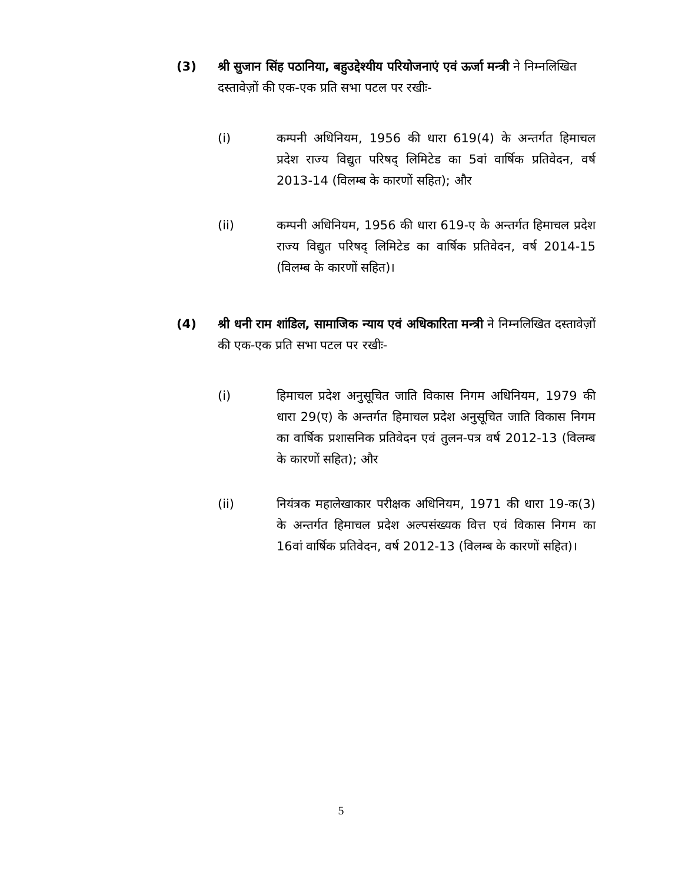(3) श्री सुजान सिंह पठानिया, बहुउद्देश्यीय परियोजनाएं एवं ऊर्जा मन्त्री ने निम्नलिखित दस्तावेज़ों की एक-एक प्रति सभा पटल पर रखीः-
(i) कम्पनी अधिनियम, 1956 की धारा 619(4) के अन्तर्गत हिमाचल प्रदेश राज्य विद्युत परिषद् लिमिटेड का 5वां वार्षिक प्रतिवेदन, वर्ष 2013-14 (विलम्ब के कारणों सहित); और
(ii) कम्पनी अधिनियम, 1956 की धारा 619-ए के अन्तर्गत हिमाचल प्रदेश राज्य विद्युत परिषद् लिमिटेड का वार्षिक प्रतिवेदन, वर्ष 2014-15 (विलम्ब के कारणों सहित)।
(4) श्री धनी राम शांडिल, सामाजिक न्याय एवं अधिकारिता मन्त्री ने निम्नलिखित दस्तावेज़ों की एक-एक प्रति सभा पटल पर रखीः-
(i) हिमाचल प्रदेश अनुसूचित जाति विकास निगम अधिनियम, 1979 की धारा 29(ए) के अन्तर्गत हिमाचल प्रदेश अनुसूचित जाति विकास निगम का वार्षिक प्रशासनिक प्रतिवेदन एवं तुलन-पत्र वर्ष 2012-13 (विलम्ब के कारणों सहित); और
(ii) नियंत्रक महालेखाकार परीक्षक अधिनियम, 1971 की धारा 19-क(3) के अन्तर्गत हिमाचल प्रदेश अल्पसंख्यक वित्त एवं विकास निगम का 16वां वार्षिक प्रतिवेदन, वर्ष 2012-13 (विलम्ब के कारणों सहित)।
5